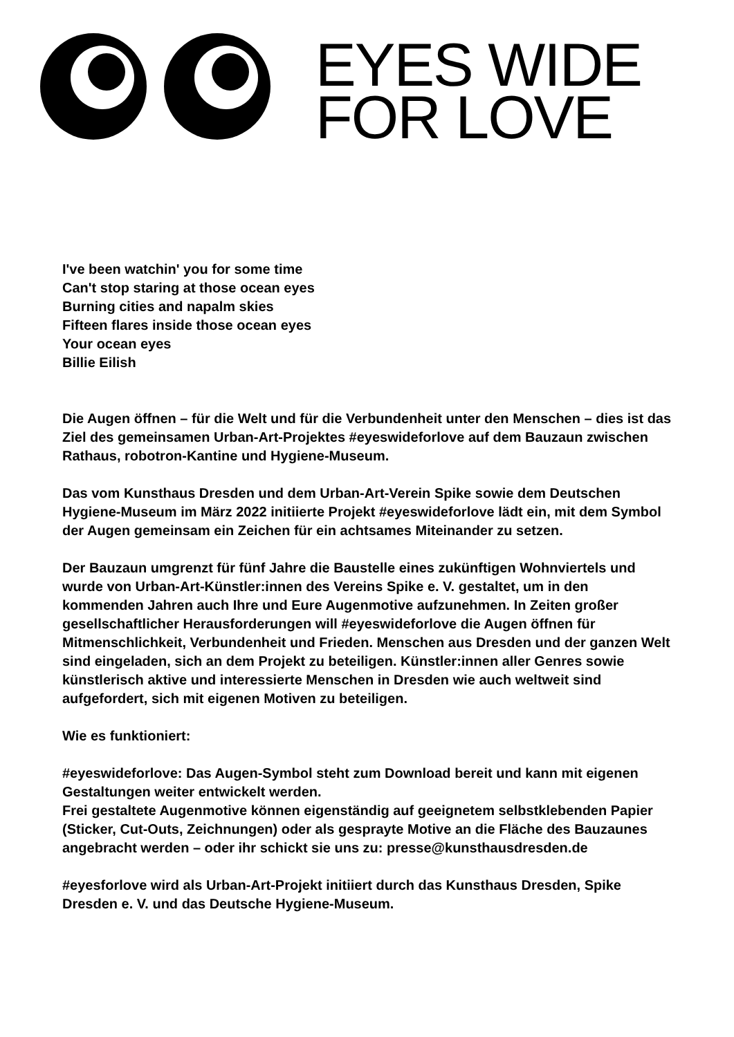EYES WIDE
FOR LOVE
I've been watchin' you for some time
Can't stop staring at those ocean eyes
Burning cities and napalm skies
Fifteen flares inside those ocean eyes
Your ocean eyes
Billie Eilish
Die Augen öffnen – für die Welt und für die Verbundenheit unter den Menschen – dies ist das Ziel des gemeinsamen Urban-Art-Projektes #eyeswideforlove auf dem Bauzaun zwischen Rathaus, robotron-Kantine und Hygiene-Museum.
Das vom Kunsthaus Dresden und dem Urban-Art-Verein Spike sowie dem Deutschen Hygiene-Museum im März 2022 initiierte Projekt #eyeswideforlove lädt ein, mit dem Symbol der Augen gemeinsam ein Zeichen für ein achtsames Miteinander zu setzen.
Der Bauzaun umgrenzt für fünf Jahre die Baustelle eines zukünftigen Wohnviertels und wurde von Urban-Art-Künstler:innen des Vereins Spike e. V. gestaltet, um in den kommenden Jahren auch Ihre und Eure Augenmotive aufzunehmen. In Zeiten großer gesellschaftlicher Herausforderungen will #eyeswideforlove die Augen öffnen für Mitmenschlichkeit, Verbundenheit und Frieden. Menschen aus Dresden und der ganzen Welt sind eingeladen, sich an dem Projekt zu beteiligen. Künstler:innen aller Genres sowie künstlerisch aktive und interessierte Menschen in Dresden wie auch weltweit sind aufgefordert, sich mit eigenen Motiven zu beteiligen.
Wie es funktioniert:
#eyeswideforlove: Das Augen-Symbol steht zum Download bereit und kann mit eigenen Gestaltungen weiter entwickelt werden.
Frei gestaltete Augenmotive können eigenständig auf geeignetem selbstklebenden Papier (Sticker, Cut-Outs, Zeichnungen) oder als gesprayte Motive an die Fläche des Bauzaunes angebracht werden – oder ihr schickt sie uns zu: presse@kunsthausdresden.de
#eyesforlove wird als Urban-Art-Projekt initiiert durch das Kunsthaus Dresden, Spike Dresden e. V. und das Deutsche Hygiene-Museum.